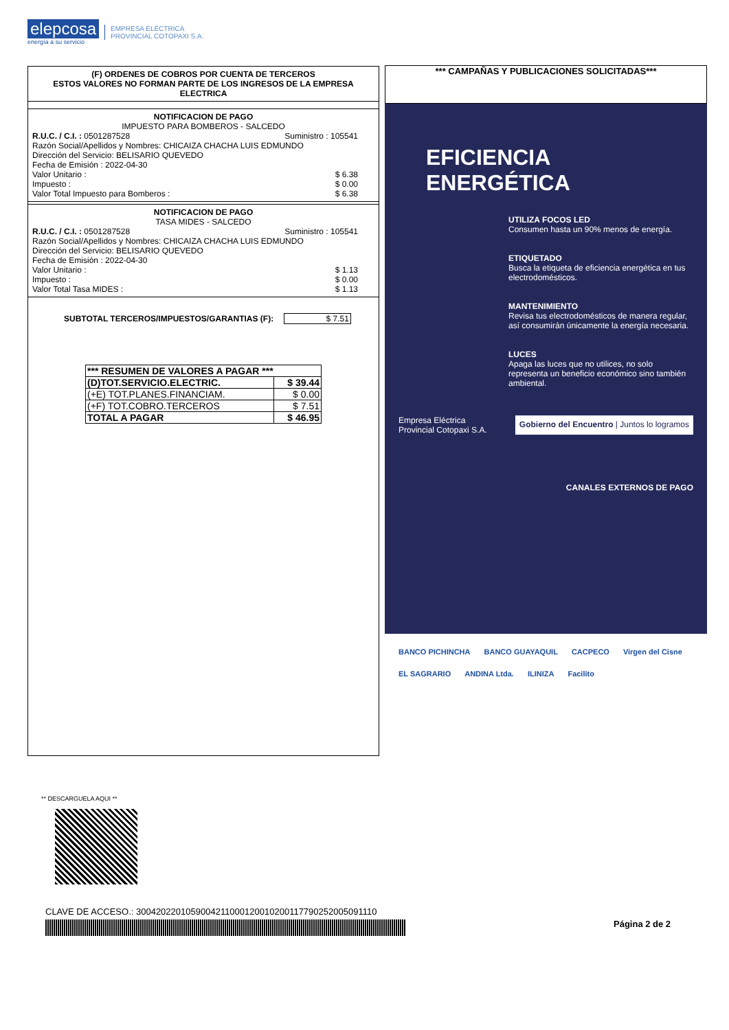elepcosa
energía a su servicio
EMPRESA ELÉCTRICA
PROVINCIAL COTOPAXI S.A.
(F) ORDENES DE COBROS POR CUENTA DE TERCEROS
ESTOS VALORES NO FORMAN PARTE DE LOS INGRESOS DE LA EMPRESA ELECTRICA
NOTIFICACION DE PAGO
IMPUESTO PARA BOMBEROS - SALCEDO
R.U.C. / C.I. : 0501287528 Suministro : 105541
Razón Social/Apellidos y Nombres: CHICAIZA CHACHA LUIS EDMUNDO
Dirección del Servicio: BELISARIO QUEVEDO
Fecha de Emisión : 2022-04-30
Valor Unitario : $ 6.38
Impuesto : $ 0.00
Valor Total Impuesto para Bomberos : $ 6.38
NOTIFICACION DE PAGO
TASA MIDES - SALCEDO
R.U.C. / C.I. : 0501287528 Suministro : 105541
Razón Social/Apellidos y Nombres: CHICAIZA CHACHA LUIS EDMUNDO
Dirección del Servicio: BELISARIO QUEVEDO
Fecha de Emisión : 2022-04-30
Valor Unitario : $ 1.13
Impuesto : $ 0.00
Valor Total Tasa MIDES : $ 1.13
SUBTOTAL TERCEROS/IMPUESTOS/GARANTIAS (F): $ 7.51
| *** RESUMEN DE VALORES A PAGAR *** | |
| --- | --- |
| (D)TOT.SERVICIO.ELECTRIC. | $ 39.44 |
| (+E) TOT.PLANES.FINANCIAM. | $ 0.00 |
| (+F) TOT.COBRO.TERCEROS | $ 7.51 |
| TOTAL A PAGAR | $ 46.95 |
*** CAMPAÑAS Y PUBLICACIONES SOLICITADAS***
EFICIENCIA ENERGÉTICA
UTILIZA FOCOS LED
Consumen hasta un 90% menos de energía.
ETIQUETADO
Busca la etiqueta de eficiencia energética en tus electrodomésticos.
MANTENIMIENTO
Revisa tus electrodomésticos de manera regular, así consumirán únicamente la energía necesaria.
LUCES
Apaga las luces que no utilices, no solo representa un beneficio económico sino también ambiental.
Empresa Eléctrica
Provincial Cotopaxi S.A. Gobierno del Encuentro | Juntos lo logramos
CANALES EXTERNOS DE PAGO
BANCO PICHINCHA BANCO GUAYAQUIL CACPECO Virgen del Cisne EL SAGRARIO ANDINA Ltda. ILINIZA Facilito
** DESCARGUELA AQUI **
CLAVE DE ACCESO.: 3004202201059004211000120010200117790252005091110
Página 2 de 2